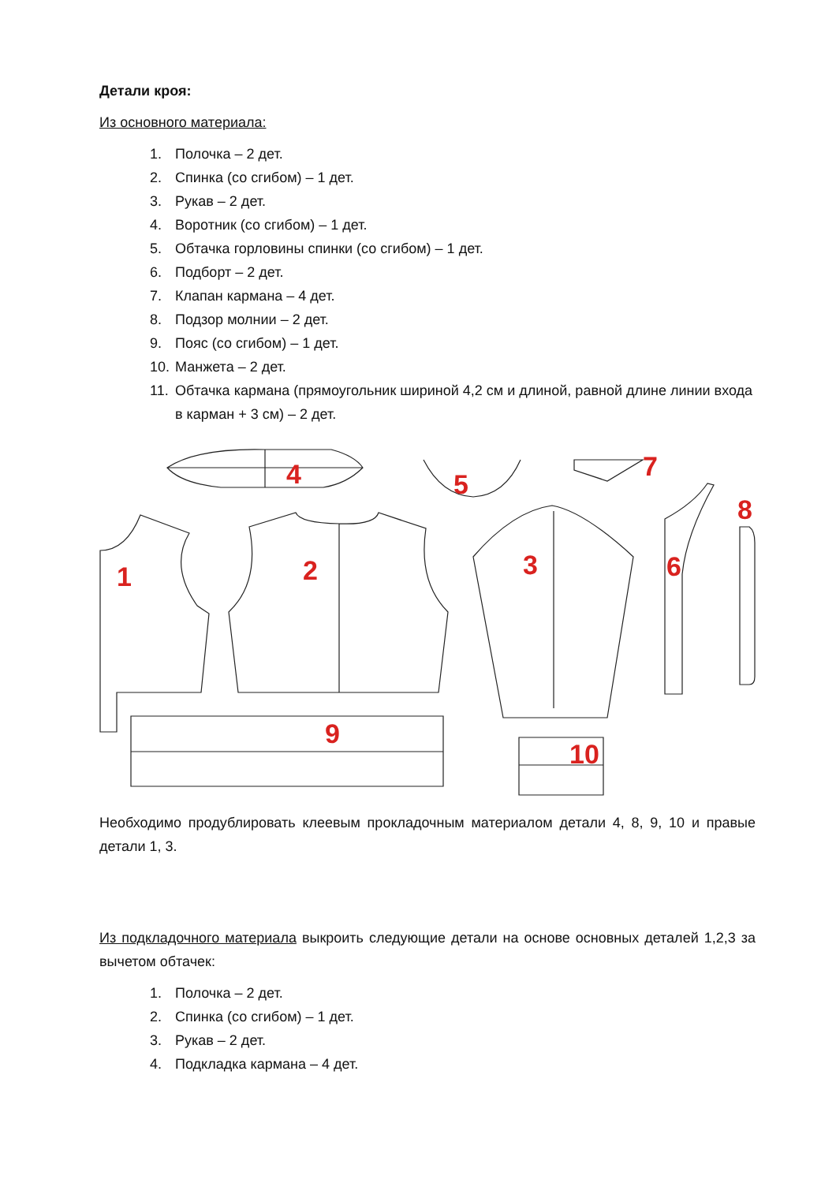Детали кроя:
Из основного материала:
1. Полочка – 2 дет.
2. Спинка (со сгибом) – 1 дет.
3. Рукав – 2 дет.
4. Воротник (со сгибом) – 1 дет.
5. Обтачка горловины спинки (со сгибом) – 1 дет.
6. Подборт – 2 дет.
7. Клапан кармана – 4 дет.
8. Подзор молнии – 2 дет.
9. Пояс (со сгибом) – 1 дет.
10. Манжета – 2 дет.
11. Обтачка кармана (прямоугольник шириной 4,2 см и длиной, равной длине линии входа в карман + 3 см) – 2 дет.
4
5
7
1
2
3
6
8
9
10
Необходимо продублировать клеевым прокладочным материалом детали 4, 8, 9, 10 и правые детали 1, 3.
Из подкладочного материала выкроить следующие детали на основе основных деталей 1,2,3 за вычетом обтачек:
1. Полочка – 2 дет.
2. Спинка (со сгибом) – 1 дет.
3. Рукав – 2 дет.
4. Подкладка кармана – 4 дет.